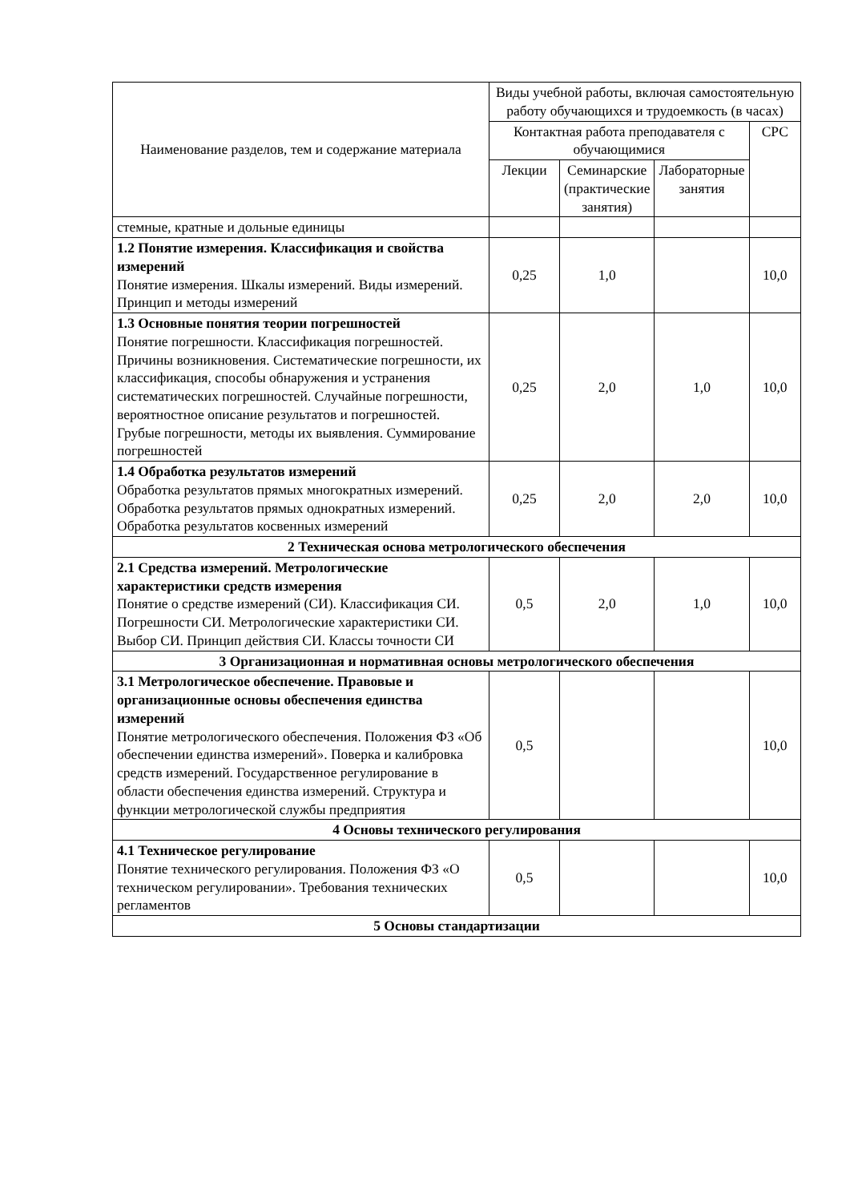| Наименование разделов, тем и содержание материала | Виды учебной работы, включая самостоятельную работу обучающихся и трудоемкость (в часах) | | | |
| --- | --- | --- | --- | --- |
| | Контактная работа преподавателя с обучающимися | | | СРС |
| | Лекции | Семинарские (практические занятия) | Лабораторные занятия | |
| стемные, кратные и дольные единицы | | | | |
| 1.2 Понятие измерения. Классификация и свойства измерений Понятие измерения. Шкалы измерений. Виды измерений. Принцип и методы измерений | 0,25 | 1,0 | | 10,0 |
| 1.3 Основные понятия теории погрешностей Понятие погрешности. Классификация погрешностей. Причины возникновения. Систематические погрешности, их классификация, способы обнаружения и устранения систематических погрешностей. Случайные погрешности, вероятностное описание результатов и погрешностей. Грубые погрешности, методы их выявления. Суммирование погрешностей | 0,25 | 2,0 | 1,0 | 10,0 |
| 1.4 Обработка результатов измерений Обработка результатов прямых многократных измерений. Обработка результатов прямых однократных измерений. Обработка результатов косвенных измерений | 0,25 | 2,0 | 2,0 | 10,0 |
| 2 Техническая основа метрологического обеспечения | | | | |
| 2.1 Средства измерений. Метрологические характеристики средств измерения Понятие о средстве измерений (СИ). Классификация СИ. Погрешности СИ. Метрологические характеристики СИ. Выбор СИ. Принцип действия СИ. Классы точности СИ | 0,5 | 2,0 | 1,0 | 10,0 |
| 3 Организационная и нормативная основы метрологического обеспечения | | | | |
| 3.1 Метрологическое обеспечение. Правовые и организационные основы обеспечения единства измерений Понятие метрологического обеспечения. Положения ФЗ «Об обеспечении единства измерений». Поверка и калибровка средств измерений. Государственное регулирование в области обеспечения единства измерений. Структура и функции метрологической службы предприятия | 0,5 | | | 10,0 |
| 4 Основы технического регулирования | | | | |
| 4.1 Техническое регулирование Понятие технического регулирования. Положения ФЗ «О техническом регулировании». Требования технических регламентов | 0,5 | | | 10,0 |
| 5 Основы стандартизации | | | | |